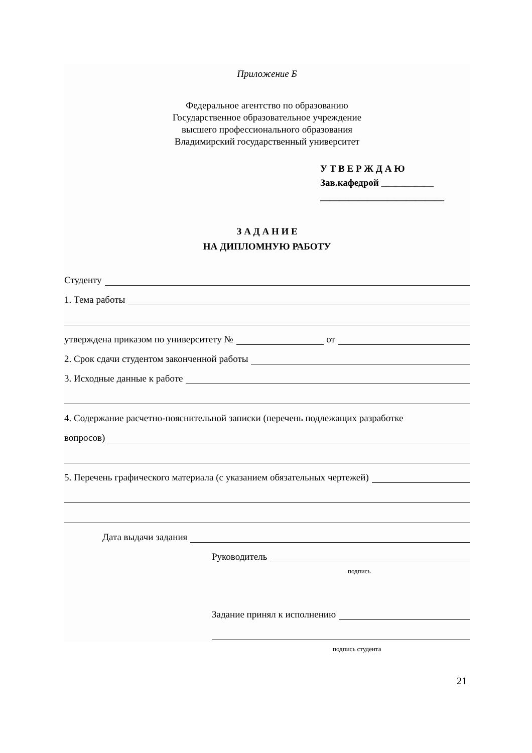Приложение Б
Федеральное агентство по образованию
Государственное образовательное учреждение
высшего профессионального образования
Владимирский государственный университет
У Т В Е Р Ж Д А Ю
Зав.кафедрой ___________
__________________________
З А Д А Н И Е
НА ДИПЛОМНУЮ РАБОТУ
Студенту
1. Тема работы
утверждена приказом по университету № от
2. Срок сдачи студентом законченной работы
3. Исходные данные к работе
4. Содержание расчетно-пояснительной записки (перечень подлежащих разработке
вопросов)
5. Перечень графического материала (с указанием обязательных чертежей)
Дата выдачи задания
Руководитель
подпись
Задание принял к исполнению
подпись студента
21